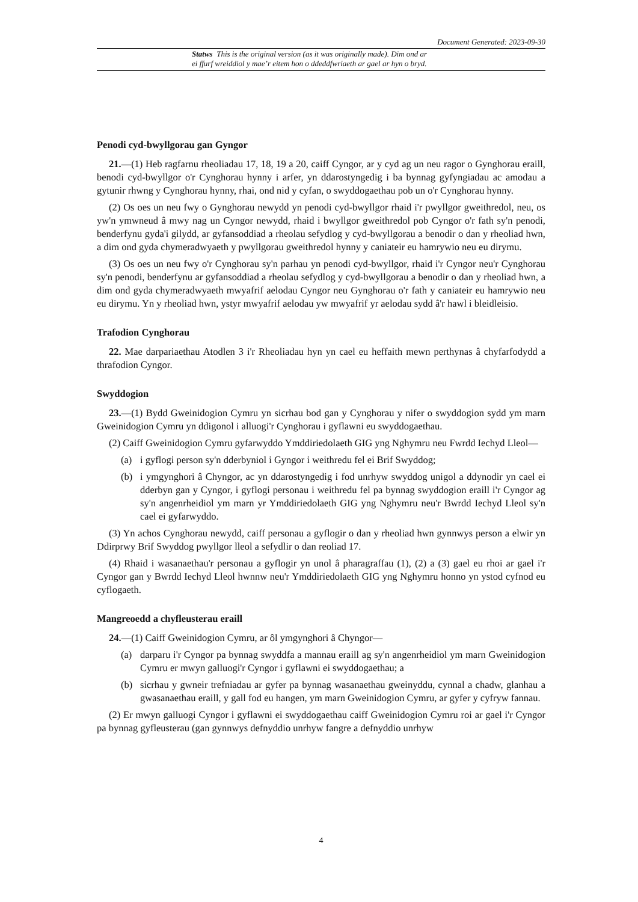Document Generated: 2023-09-30
Statws This is the original version (as it was originally made). Dim ond ar
ei ffurf wreiddiol y mae’r eitem hon o ddeddfwriaeth ar gael ar hyn o bryd.
Penodi cyd-bwyllgorau gan Gyngor
21.—(1) Heb ragfarnu rheoliadau 17, 18, 19 a 20, caiff Cyngor, ar y cyd ag un neu ragor o Gynghorau eraill, benodi cyd-bwyllgor o'r Cynghorau hynny i arfer, yn ddarostyngedig i ba bynnag gyfyngiadau ac amodau a gytunir rhwng y Cynghorau hynny, rhai, ond nid y cyfan, o swyddogaethau pob un o'r Cynghorau hynny.
(2) Os oes un neu fwy o Gynghorau newydd yn penodi cyd-bwyllgor rhaid i'r pwyllgor gweithredol, neu, os yw'n ymwneud â mwy nag un Cyngor newydd, rhaid i bwyllgor gweithredol pob Cyngor o'r fath sy'n penodi, benderfynu gyda'i gilydd, ar gyfansoddiad a rheolau sefydlog y cyd-bwyllgorau a benodir o dan y rheoliad hwn, a dim ond gyda chymeradwyaeth y pwyllgorau gweithredol hynny y caniateir eu hamrywio neu eu dirymu.
(3) Os oes un neu fwy o'r Cynghorau sy'n parhau yn penodi cyd-bwyllgor, rhaid i'r Cyngor neu'r Cynghorau sy'n penodi, benderfynu ar gyfansoddiad a rheolau sefydlog y cyd-bwyllgorau a benodir o dan y rheoliad hwn, a dim ond gyda chymeradwyaeth mwyafrif aelodau Cyngor neu Gynghorau o'r fath y caniateir eu hamrywio neu eu dirymu. Yn y rheoliad hwn, ystyr mwyafrif aelodau yw mwyafrif yr aelodau sydd â'r hawl i bleidleisio.
Trafodion Cynghorau
22. Mae darpariaethau Atodlen 3 i'r Rheoliadau hyn yn cael eu heffaith mewn perthynas â chyfarfodydd a thrafodion Cyngor.
Swyddogion
23.—(1) Bydd Gweinidogion Cymru yn sicrhau bod gan y Cynghorau y nifer o swyddogion sydd ym marn Gweinidogion Cymru yn ddigonol i alluogi'r Cynghorau i gyflawni eu swyddogaethau.
(2) Caiff Gweinidogion Cymru gyfarwyddo Ymddiriedolaeth GIG yng Nghymru neu Fwrdd Iechyd Lleol—
(a) i gyflogi person sy'n dderbyniol i Gyngor i weithredu fel ei Brif Swyddog;
(b) i ymgynghori â Chyngor, ac yn ddarostyngedig i fod unrhyw swyddog unigol a ddynodir yn cael ei dderbyn gan y Cyngor, i gyflogi personau i weithredu fel pa bynnag swyddogion eraill i'r Cyngor ag sy'n angenrheidiol ym marn yr Ymddiriedolaeth GIG yng Nghymru neu'r Bwrdd Iechyd Lleol sy'n cael ei gyfarwyddo.
(3) Yn achos Cynghorau newydd, caiff personau a gyflogir o dan y rheoliad hwn gynnwys person a elwir yn Ddirprwy Brif Swyddog pwyllgor lleol a sefydlir o dan reoliad 17.
(4) Rhaid i wasanaethau'r personau a gyflogir yn unol â pharagraffau (1), (2) a (3) gael eu rhoi ar gael i'r Cyngor gan y Bwrdd Iechyd Lleol hwnnw neu'r Ymddiriedolaeth GIG yng Nghymru honno yn ystod cyfnod eu cyflogaeth.
Mangreoedd a chyfleusterau eraill
24.—(1) Caiff Gweinidogion Cymru, ar ôl ymgynghori â Chyngor—
(a) darparu i'r Cyngor pa bynnag swyddfa a mannau eraill ag sy'n angenrheidiol ym marn Gweinidogion Cymru er mwyn galluogi'r Cyngor i gyflawni ei swyddogaethau; a
(b) sicrhau y gwneir trefniadau ar gyfer pa bynnag wasanaethau gweinyddu, cynnal a chadw, glanhau a gwasanaethau eraill, y gall fod eu hangen, ym marn Gweinidogion Cymru, ar gyfer y cyfryw fannau.
(2) Er mwyn galluogi Cyngor i gyflawni ei swyddogaethau caiff Gweinidogion Cymru roi ar gael i'r Cyngor pa bynnag gyfleusterau (gan gynnwys defnyddio unrhyw fangre a defnyddio unrhyw
4